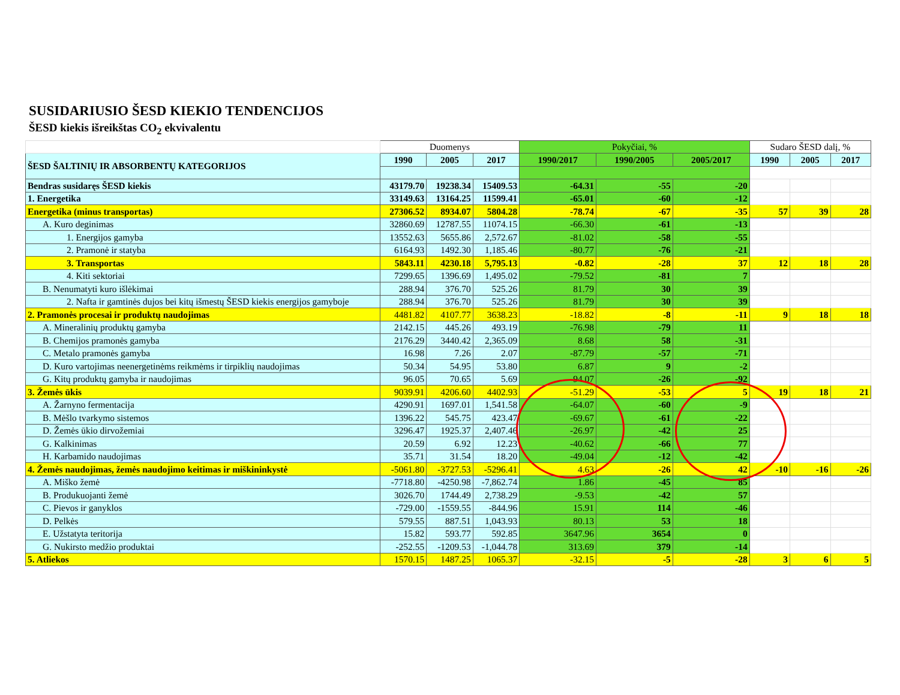SUSIDARIUSIO ŠESD KIEKIO TENDENCIJOS
ŠESD kiekis išreikštas CO<sub>2</sub> ekvivalentu
| | Duomenys | | | Pokyčiai, % | | | Sudaro ŠESD dalį, % | | |
| ŠESD ŠALTINIŲ IR ABSORBENTŲ KATEGORIJOS | 1990 | 2005 | 2017 | 1990/2017 | 1990/2005 | 2005/2017 | 1990 | 2005 | 2017 |
| Bendras susidaręs ŠESD kiekis | 43179.70 | 19238.34 | 15409.53 | -64.31 | -55 | -20 | | | |
| 1. Energetika | 33149.63 | 13164.25 | 11599.41 | -65.01 | -60 | -12 | | | |
| Energetika (minus transportas) | 27306.52 | 8934.07 | 5804.28 | -78.74 | -67 | -35 | 57 | 39 | 28 |
| A. Kuro deginimas | 32860.69 | 12787.55 | 11074.15 | -66.30 | -61 | -13 | | | |
| 1. Energijos gamyba | 13552.63 | 5655.86 | 2,572.67 | -81.02 | -58 | -55 | | | |
| 2. Pramonė ir statyba | 6164.93 | 1492.30 | 1,185.46 | -80.77 | -76 | -21 | | | |
| 3. Transportas | 5843.11 | 4230.18 | 5,795.13 | -0.82 | -28 | 37 | 12 | 18 | 28 |
| 4. Kiti sektoriai | 7299.65 | 1396.69 | 1,495.02 | -79.52 | -81 | 7 | | | |
| B. Nenumatyti kuro išlėkimai | 288.94 | 376.70 | 525.26 | 81.79 | 30 | 39 | | | |
| 2. Nafta ir gamtinės dujos bei kitų išmestų ŠESD kiekis energijos gamyboje | 288.94 | 376.70 | 525.26 | 81.79 | 30 | 39 | | | |
| 2. Pramonės procesai ir produktų naudojimas | 4481.82 | 4107.77 | 3638.23 | -18.82 | -8 | -11 | 9 | 18 | 18 |
| A. Mineralinių produktų gamyba | 2142.15 | 445.26 | 493.19 | -76.98 | -79 | 11 | | | |
| B. Chemijos pramonės gamyba | 2176.29 | 3440.42 | 2,365.09 | 8.68 | 58 | -31 | | | |
| C. Metalo pramonės gamyba | 16.98 | 7.26 | 2.07 | -87.79 | -57 | -71 | | | |
| D. Kuro vartojimas neenergetinėms reikmėms ir tirpiklių naudojimas | 50.34 | 54.95 | 53.80 | 6.87 | 9 | -2 | | | |
| G. Kitų produktų gamyba ir naudojimas | 96.05 | 70.65 | 5.69 | -94.07 | -26 | -92 | | | |
| 3. Žemės ūkis | 9039.91 | 4206.60 | 4402.93 | -51.29 | -53 | 5 | 19 | 18 | 21 |
| A. Žarnyno fermentacija | 4290.91 | 1697.01 | 1,541.58 | -64.07 | -60 | -9 | | | |
| B. Mėšlo tvarkymo sistemos | 1396.22 | 545.75 | 423.47 | -69.67 | -61 | -22 | | | |
| D. Žemės ūkio dirvožemiai | 3296.47 | 1925.37 | 2,407.46 | -26.97 | -42 | 25 | | | |
| G. Kalkinimas | 20.59 | 6.92 | 12.23 | -40.62 | -66 | 77 | | | |
| H. Karbamido naudojimas | 35.71 | 31.54 | 18.20 | -49.04 | -12 | -42 | | | |
| 4. Žemės naudojimas, žemės naudojimo keitimas ir miškininkystė | -5061.80 | -3727.53 | -5296.41 | 4.63 | -26 | 42 | -10 | -16 | -26 |
| A. Miško žemė | -7718.80 | -4250.98 | -7,862.74 | 1.86 | -45 | 85 | | | |
| B. Produkuojanti žemė | 3026.70 | 1744.49 | 2,738.29 | -9.53 | -42 | 57 | | | |
| C. Pievos ir ganyklos | -729.00 | -1559.55 | -844.96 | 15.91 | 114 | -46 | | | |
| D. Pelkės | 579.55 | 887.51 | 1,043.93 | 80.13 | 53 | 18 | | | |
| E. Užstatyta teritorija | 15.82 | 593.77 | 592.85 | 3647.96 | 3654 | 0 | | | |
| G. Nukirsto medžio produktai | -252.55 | -1209.53 | -1,044.78 | 313.69 | 379 | -14 | | | |
| 5. Atliekos | 1570.15 | 1487.25 | 1065.37 | -32.15 | -5 | -28 | 3 | 6 | 5 |